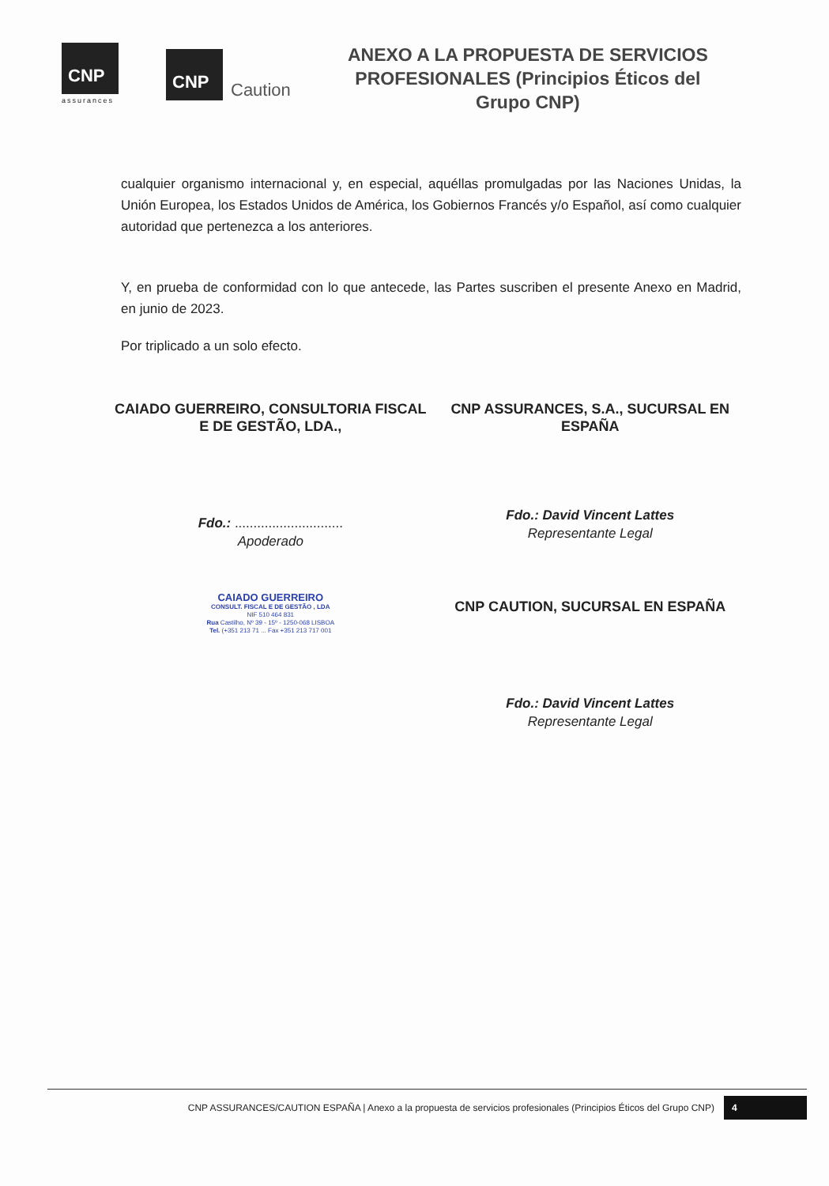CNP
assurances
CNP
Caution
ANEXO A LA PROPUESTA DE SERVICIOS PROFESIONALES (Principios Éticos del Grupo CNP)
cualquier organismo internacional y, en especial, aquéllas promulgadas por las Naciones Unidas, la Unión Europea, los Estados Unidos de América, los Gobiernos Francés y/o Español, así como cualquier autoridad que pertenezca a los anteriores.
Y, en prueba de conformidad con lo que antecede, las Partes suscriben el presente Anexo en Madrid, en junio de 2023.
Por triplicado a un solo efecto.
CAIADO GUERREIRO, CONSULTORIA FISCAL E DE GESTÃO, LDA.,
Fdo.: .............................
Apoderado
CAIADO GUERREIRO
CONSULT. FISCAL E DE GESTÃO , LDA
NIF 510 464 831
Rua Castilho, Nº 39 - 15º - 1250-068 LISBOA
Tel. (+351 213 71 ... Fax +351 213 717 001
CNP ASSURANCES, S.A., SUCURSAL EN ESPAÑA
Fdo.: David Vincent Lattes
Representante Legal
CNP CAUTION, SUCURSAL EN ESPAÑA
Fdo.: David Vincent Lattes
Representante Legal
CNP ASSURANCES/CAUTION ESPAÑA | Anexo a la propuesta de servicios profesionales (Principios Éticos del Grupo CNP) 4